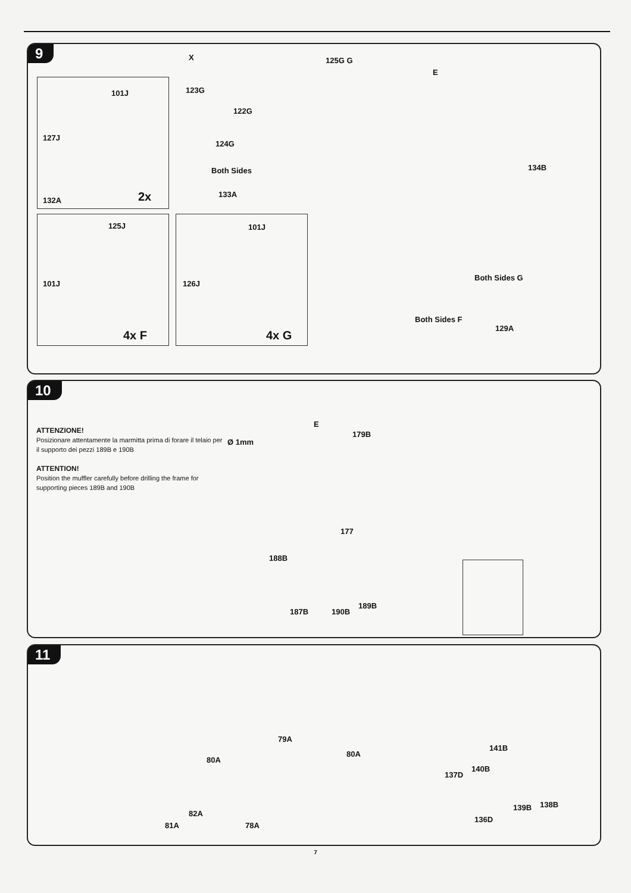9
X 125G G
E
101J 123G
122G
127J
124G
Both Sides 134B
133A
132A 2x
125J 101J
101J 126J
Both Sides G
Both Sides F
129A
4x F 4x G
10
ATTENZIONE!
Posizionare attentamente la marmitta prima di forare il telaio per il supporto dei pezzi 189B e 190B
ATTENTION!
Position the muffler carefully before drilling the frame for supporting pieces 189B and 190B
Ø 1mm
E
179B
177
188B
187B 190B
189B
11
79A
80A
80A
82A
81A 78A
141B
137D
140B
139B 138B
136D
7